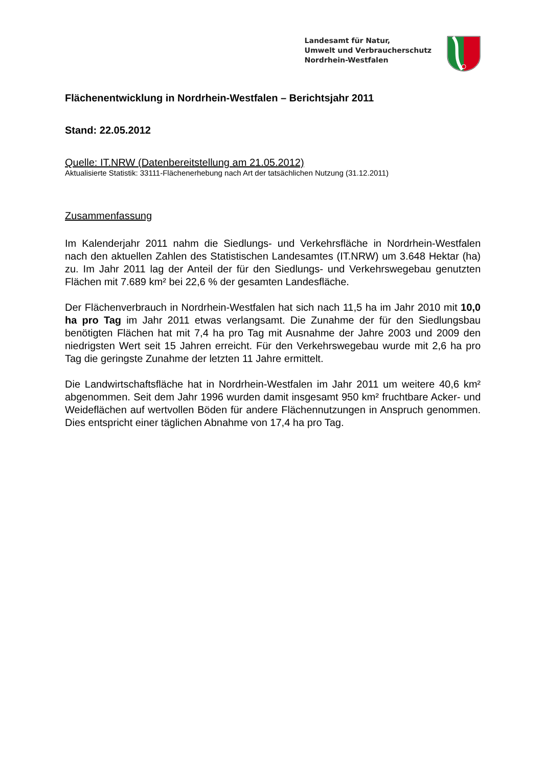Landesamt für Natur,
Umwelt und Verbraucherschutz
Nordrhein-Westfalen
Flächenentwicklung in Nordrhein-Westfalen – Berichtsjahr 2011
Stand: 22.05.2012
Quelle: IT.NRW (Datenbereitstellung am 21.05.2012)
Aktualisierte Statistik: 33111-Flächenerhebung nach Art der tatsächlichen Nutzung (31.12.2011)
Zusammenfassung
Im Kalenderjahr 2011 nahm die Siedlungs- und Verkehrsfläche in Nordrhein-Westfalen nach den aktuellen Zahlen des Statistischen Landesamtes (IT.NRW) um 3.648 Hektar (ha) zu. Im Jahr 2011 lag der Anteil der für den Siedlungs- und Verkehrswegebau genutzten Flächen mit 7.689 km² bei 22,6 % der gesamten Landesfläche.
Der Flächenverbrauch in Nordrhein-Westfalen hat sich nach 11,5 ha im Jahr 2010 mit 10,0 ha pro Tag im Jahr 2011 etwas verlangsamt. Die Zunahme der für den Siedlungsbau benötigten Flächen hat mit 7,4 ha pro Tag mit Ausnahme der Jahre 2003 und 2009 den niedrigsten Wert seit 15 Jahren erreicht. Für den Verkehrswegebau wurde mit 2,6 ha pro Tag die geringste Zunahme der letzten 11 Jahre ermittelt.
Die Landwirtschaftsfläche hat in Nordrhein-Westfalen im Jahr 2011 um weitere 40,6 km² abgenommen. Seit dem Jahr 1996 wurden damit insgesamt 950 km² fruchtbare Acker- und Weideflächen auf wertvollen Böden für andere Flächennutzungen in Anspruch genommen. Dies entspricht einer täglichen Abnahme von 17,4 ha pro Tag.